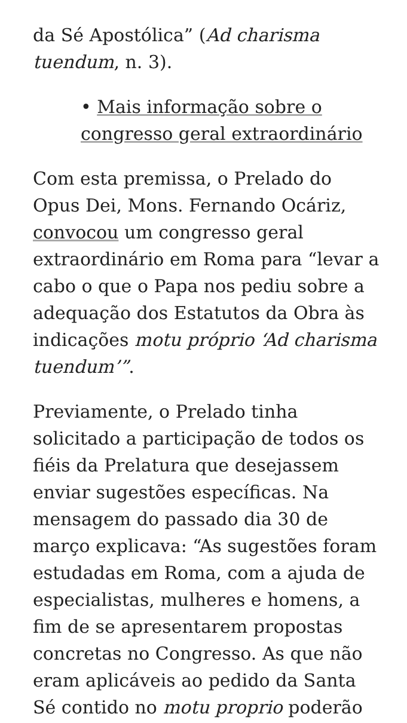da Sé Apostólica” (Ad charisma tuendum, n. 3).
• Mais informação sobre o congresso geral extraordinário
Com esta premissa, o Prelado do Opus Dei, Mons. Fernando Ocáriz, convocou um congresso geral extraordinário em Roma para “levar a cabo o que o Papa nos pediu sobre a adequação dos Estatutos da Obra às indicações motu próprio ‘Ad charisma tuendum’”.
Previamente, o Prelado tinha solicitado a participação de todos os fiéis da Prelatura que desejassem enviar sugestões específicas. Na mensagem do passado dia 30 de março explicava: “As sugestões foram estudadas em Roma, com a ajuda de especialistas, mulheres e homens, a fim de se apresentarem propostas concretas no Congresso. As que não eram aplicáveis ao pedido da Santa Sé contido no motu proprio poderão